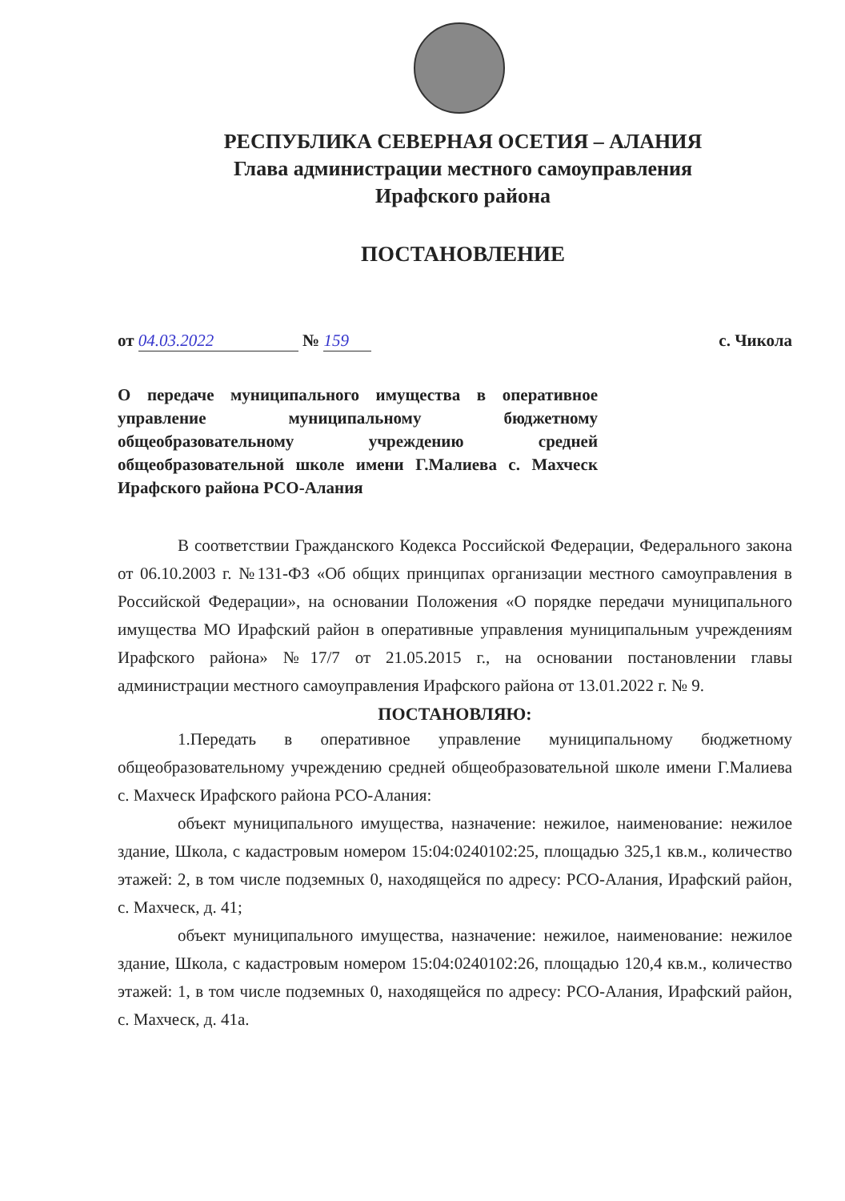РЕСПУБЛИКА СЕВЕРНАЯ ОСЕТИЯ – АЛАНИЯ
Глава администрации местного самоуправления
Ирафского района
ПОСТАНОВЛЕНИЕ
от 04.03.2022 № 159 с. Чикола
О передаче муниципального имущества в оперативное управление муниципальному бюджетному общеобразовательному учреждению средней общеобразовательной школе имени Г.Малиева с. Махческ Ирафского района РСО-Алания
В соответствии Гражданского Кодекса Российской Федерации, Федерального закона от 06.10.2003 г. №131-ФЗ «Об общих принципах организации местного самоуправления в Российской Федерации», на основании Положения «О порядке передачи муниципального имущества МО Ирафский район в оперативные управления муниципальным учреждениям Ирафского района» №17/7 от 21.05.2015 г., на основании постановлении главы администрации местного самоуправления Ирафского района от 13.01.2022 г. № 9.
ПОСТАНОВЛЯЮ:
1.Передать в оперативное управление муниципальному бюджетному общеобразовательному учреждению средней общеобразовательной школе имени Г.Малиева с. Махческ Ирафского района РСО-Алания:
объект муниципального имущества, назначение: нежилое, наименование: нежилое здание, Школа, с кадастровым номером 15:04:0240102:25, площадью 325,1 кв.м., количество этажей: 2, в том числе подземных 0, находящейся по адресу: РСО-Алания, Ирафский район, с. Махческ, д. 41;
объект муниципального имущества, назначение: нежилое, наименование: нежилое здание, Школа, с кадастровым номером 15:04:0240102:26, площадью 120,4 кв.м., количество этажей: 1, в том числе подземных 0, находящейся по адресу: РСО-Алания, Ирафский район, с. Махческ, д. 41а.